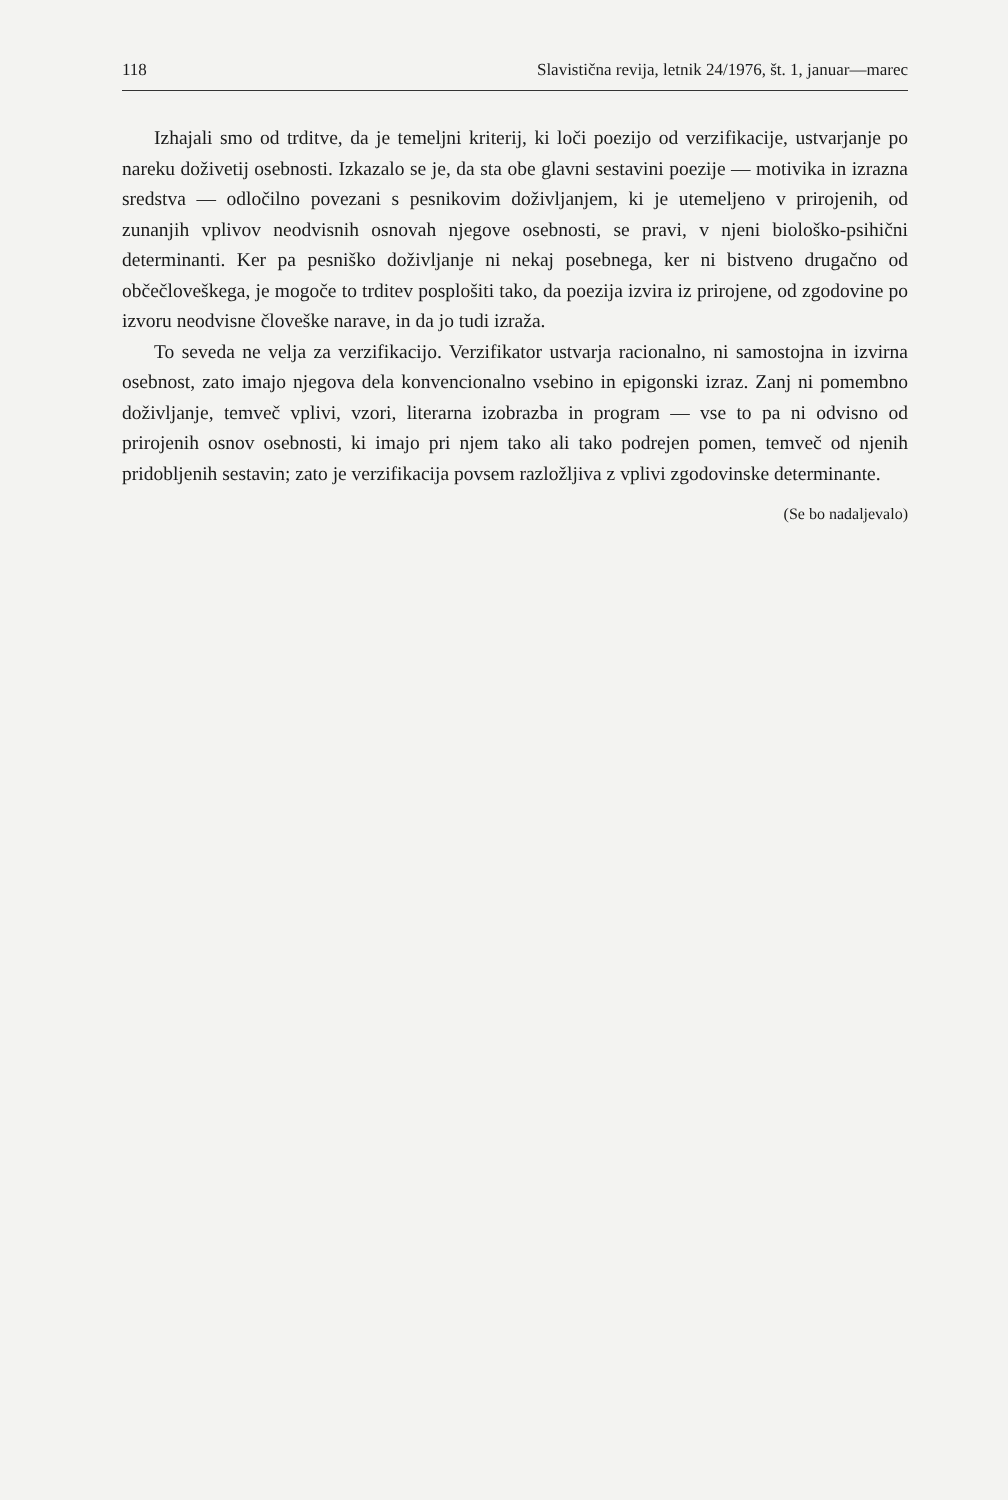118 Slavistična revija, letnik 24/1976, št. 1, januar—marec
Izhajali smo od trditve, da je temeljni kriterij, ki loči poezijo od verzifikacije, ustvarjanje po nareku doživetij osebnosti. Izkazalo se je, da sta obe glavni sestavini poezije — motivika in izrazna sredstva — odločilno povezani s pesnikovim doživljanjem, ki je utemeljeno v prirojenih, od zunanjih vplivov neodvisnih osnovah njegove osebnosti, se pravi, v njeni biološko-psihični determinanti. Ker pa pesniško doživljanje ni nekaj posebnega, ker ni bistveno drugačno od občečloveškega, je mogoče to trditev posplošiti tako, da poezija izvira iz prirojene, od zgodovine po izvoru neodvisne človeške narave, in da jo tudi izraža.
To seveda ne velja za verzifikacijo. Verzifikator ustvarja racionalno, ni samostojna in izvirna osebnost, zato imajo njegova dela konvencionalno vsebino in epigonski izraz. Zanj ni pomembno doživljanje, temveč vplivi, vzori, literarna izobrazba in program — vse to pa ni odvisno od prirojenih osnov osebnosti, ki imajo pri njem tako ali tako podrejen pomen, temveč od njenih pridobljenih sestavin; zato je verzifikacija povsem razložljiva z vplivi zgodovinske determinante.
(Se bo nadaljevalo)